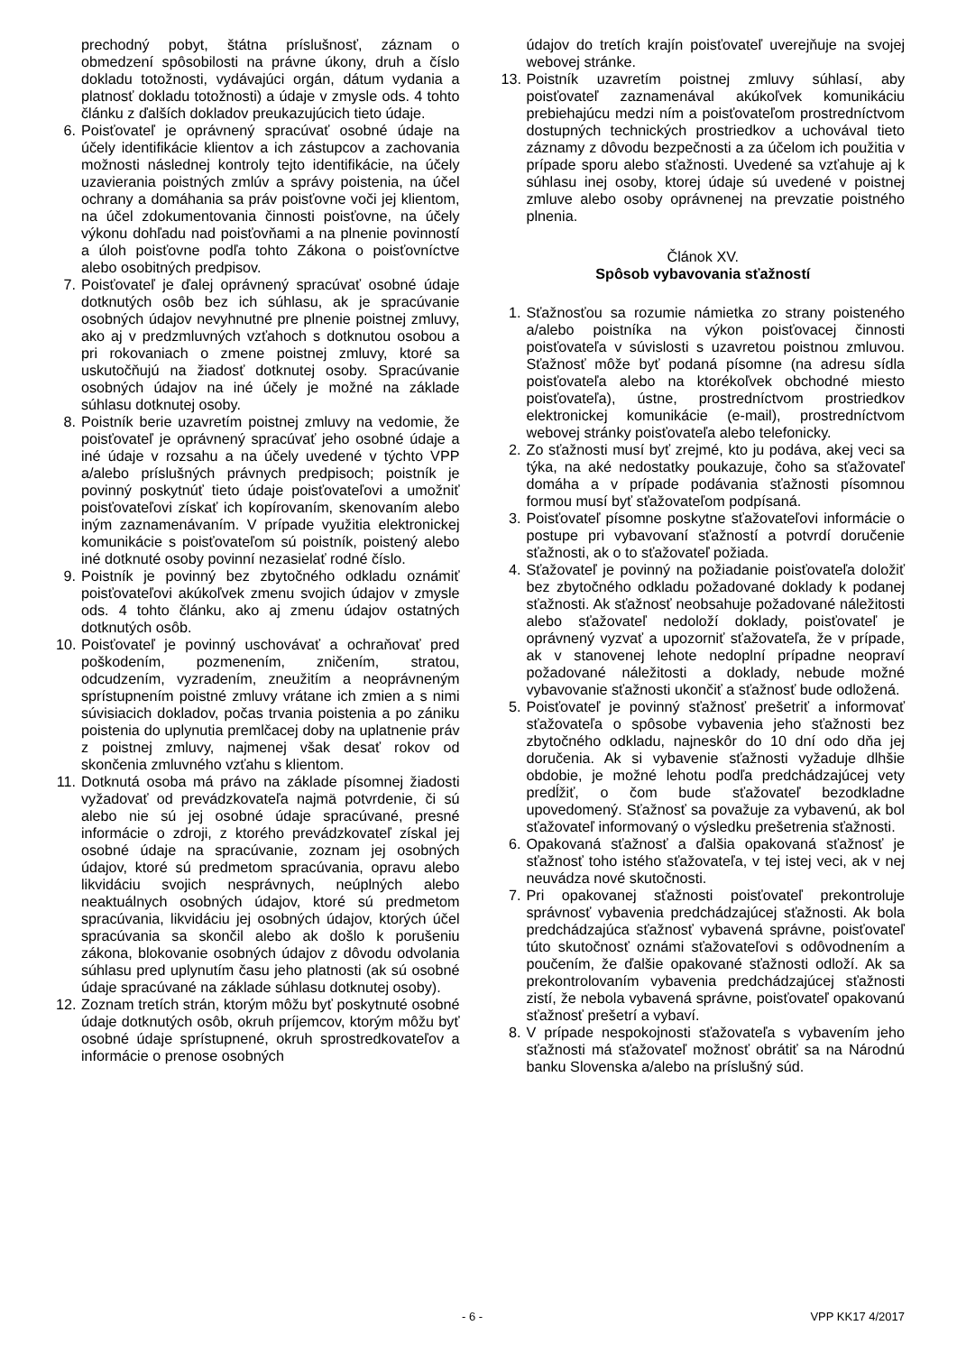prechodný pobyt, štátna príslušnosť, záznam o obmedzení spôsobilosti na právne úkony, druh a číslo dokladu totožnosti, vydávajúci orgán, dátum vydania a platnosť dokladu totožnosti) a údaje v zmysle ods. 4 tohto článku z ďalších dokladov preukazujúcich tieto údaje.
6. Poisťovateľ je oprávnený spracúvať osobné údaje na účely identifikácie klientov a ich zástupcov a zachovania možnosti následnej kontroly tejto identifikácie, na účely uzavierania poistných zmlúv a správy poistenia, na účel ochrany a domáhania sa práv poisťovne voči jej klientom, na účel zdokumentovania činnosti poisťovne, na účely výkonu dohľadu nad poisťovňami a na plnenie povinností a úloh poisťovne podľa tohto Zákona o poisťovníctve alebo osobitných predpisov.
7. Poisťovateľ je ďalej oprávnený spracúvať osobné údaje dotknutých osôb bez ich súhlasu, ak je spracúvanie osobných údajov nevyhnutné pre plnenie poistnej zmluvy, ako aj v predzmluvných vzťahoch s dotknutou osobou a pri rokovaniach o zmene poistnej zmluvy, ktoré sa uskutočňujú na žiadosť dotknutej osoby. Spracúvanie osobných údajov na iné účely je možné na základe súhlasu dotknutej osoby.
8. Poistník berie uzavretím poistnej zmluvy na vedomie, že poisťovateľ je oprávnený spracúvať jeho osobné údaje a iné údaje v rozsahu a na účely uvedené v týchto VPP a/alebo príslušných právnych predpisoch; poistník je povinný poskytnúť tieto údaje poisťovateľovi a umožniť poisťovateľovi získať ich kopírovaním, skenovaním alebo iným zaznamenávaním. V prípade využitia elektronickej komunikácie s poisťovateľom sú poistník, poistený alebo iné dotknuté osoby povinní nezasielať rodné číslo.
9. Poistník je povinný bez zbytočného odkladu oznámiť poisťovateľovi akúkoľvek zmenu svojich údajov v zmysle ods. 4 tohto článku, ako aj zmenu údajov ostatných dotknutých osôb.
10. Poisťovateľ je povinný uschovávať a ochraňovať pred poškodením, pozmenením, zničením, stratou, odcudzením, vyzradením, zneužitím a neoprávneným sprístupnením poistné zmluvy vrátane ich zmien a s nimi súvisiacich dokladov, počas trvania poistenia a po zániku poistenia do uplynutia premlčacej doby na uplatnenie práv z poistnej zmluvy, najmenej však desať rokov od skončenia zmluvného vzťahu s klientom.
11. Dotknutá osoba má právo na základe písomnej žiadosti vyžadovať od prevádzkovateľa najmä potvrdenie, či sú alebo nie sú jej osobné údaje spracúvané, presné informácie o zdroji, z ktorého prevádzkovateľ získal jej osobné údaje na spracúvanie, zoznam jej osobných údajov, ktoré sú predmetom spracúvania, opravu alebo likvidáciu svojich nesprávnych, neúplných alebo neaktuálnych osobných údajov, ktoré sú predmetom spracúvania, likvidáciu jej osobných údajov, ktorých účel spracúvania sa skončil alebo ak došlo k porušeniu zákona, blokovanie osobných údajov z dôvodu odvolania súhlasu pred uplynutím času jeho platnosti (ak sú osobné údaje spracúvané na základe súhlasu dotknutej osoby).
12. Zoznam tretích strán, ktorým môžu byť poskytnuté osobné údaje dotknutých osôb, okruh príjemcov, ktorým môžu byť osobné údaje sprístupnené, okruh sprostredkovateľov a informácie o prenose osobných
údajov do tretích krajín poisťovateľ uverejňuje na svojej webovej stránke.
13. Poistník uzavretím poistnej zmluvy súhlasí, aby poisťovateľ zaznamenával akúkoľvek komunikáciu prebiehajúcu medzi ním a poisťovateľom prostredníctvom dostupných technických prostriedkov a uchovával tieto záznamy z dôvodu bezpečnosti a za účelom ich použitia v prípade sporu alebo sťažnosti. Uvedené sa vzťahuje aj k súhlasu inej osoby, ktorej údaje sú uvedené v poistnej zmluve alebo osoby oprávnenej na prevzatie poistného plnenia.
Článok XV.
Spôsob vybavovania sťažností
1. Sťažnosťou sa rozumie námietka zo strany poisteného a/alebo poistníka na výkon poisťovacej činnosti poisťovateľa v súvislosti s uzavretou poistnou zmluvou. Sťažnosť môže byť podaná písomne (na adresu sídla poisťovateľa alebo na ktorékoľvek obchodné miesto poisťovateľa), ústne, prostredníctvom prostriedkov elektronickej komunikácie (e-mail), prostredníctvom webovej stránky poisťovateľa alebo telefonicky.
2. Zo sťažnosti musí byť zrejmé, kto ju podáva, akej veci sa týka, na aké nedostatky poukazuje, čoho sa sťažovateľ domáha a v prípade podávania sťažnosti písomnou formou musí byť sťažovateľom podpísaná.
3. Poisťovateľ písomne poskytne sťažovateľovi informácie o postupe pri vybavovaní sťažností a potvrdí doručenie sťažnosti, ak o to sťažovateľ požiada.
4. Sťažovateľ je povinný na požiadanie poisťovateľa doložiť bez zbytočného odkladu požadované doklady k podanej sťažnosti. Ak sťažnosť neobsahuje požadované náležitosti alebo sťažovateľ nedoloží doklady, poisťovateľ je oprávnený vyzvať a upozorniť sťažovateľa, že v prípade, ak v stanovenej lehote nedoplní prípadne neopraví požadované náležitosti a doklady, nebude možné vybavovanie sťažnosti ukončiť a sťažnosť bude odložená.
5. Poisťovateľ je povinný sťažnosť prešetriť a informovať sťažovateľa o spôsobe vybavenia jeho sťažnosti bez zbytočného odkladu, najneskôr do 10 dní odo dňa jej doručenia. Ak si vybavenie sťažnosti vyžaduje dlhšie obdobie, je možné lehotu podľa predchádzajúcej vety predĺžiť, o čom bude sťažovateľ bezodkladne upovedomený. Sťažnosť sa považuje za vybavenú, ak bol sťažovateľ informovaný o výsledku prešetrenia sťažnosti.
6. Opakovaná sťažnosť a ďalšia opakovaná sťažnosť je sťažnosť toho istého sťažovateľa, v tej istej veci, ak v nej neuvádza nové skutočnosti.
7. Pri opakovanej sťažnosti poisťovateľ prekontroluje správnosť vybavenia predchádzajúcej sťažnosti. Ak bola predchádzajúca sťažnosť vybavená správne, poisťovateľ túto skutočnosť oznámi sťažovateľovi s odôvodnením a poučením, že ďalšie opakované sťažnosti odloží. Ak sa prekontrolovaním vybavenia predchádzajúcej sťažnosti zistí, že nebola vybavená správne, poisťovateľ opakovanú sťažnosť prešetrí a vybaví.
8. V prípade nespokojnosti sťažovateľa s vybavením jeho sťažnosti má sťažovateľ možnosť obrátiť sa na Národnú banku Slovenska a/alebo na príslušný súd.
- 6 - VPP KK17 4/2017